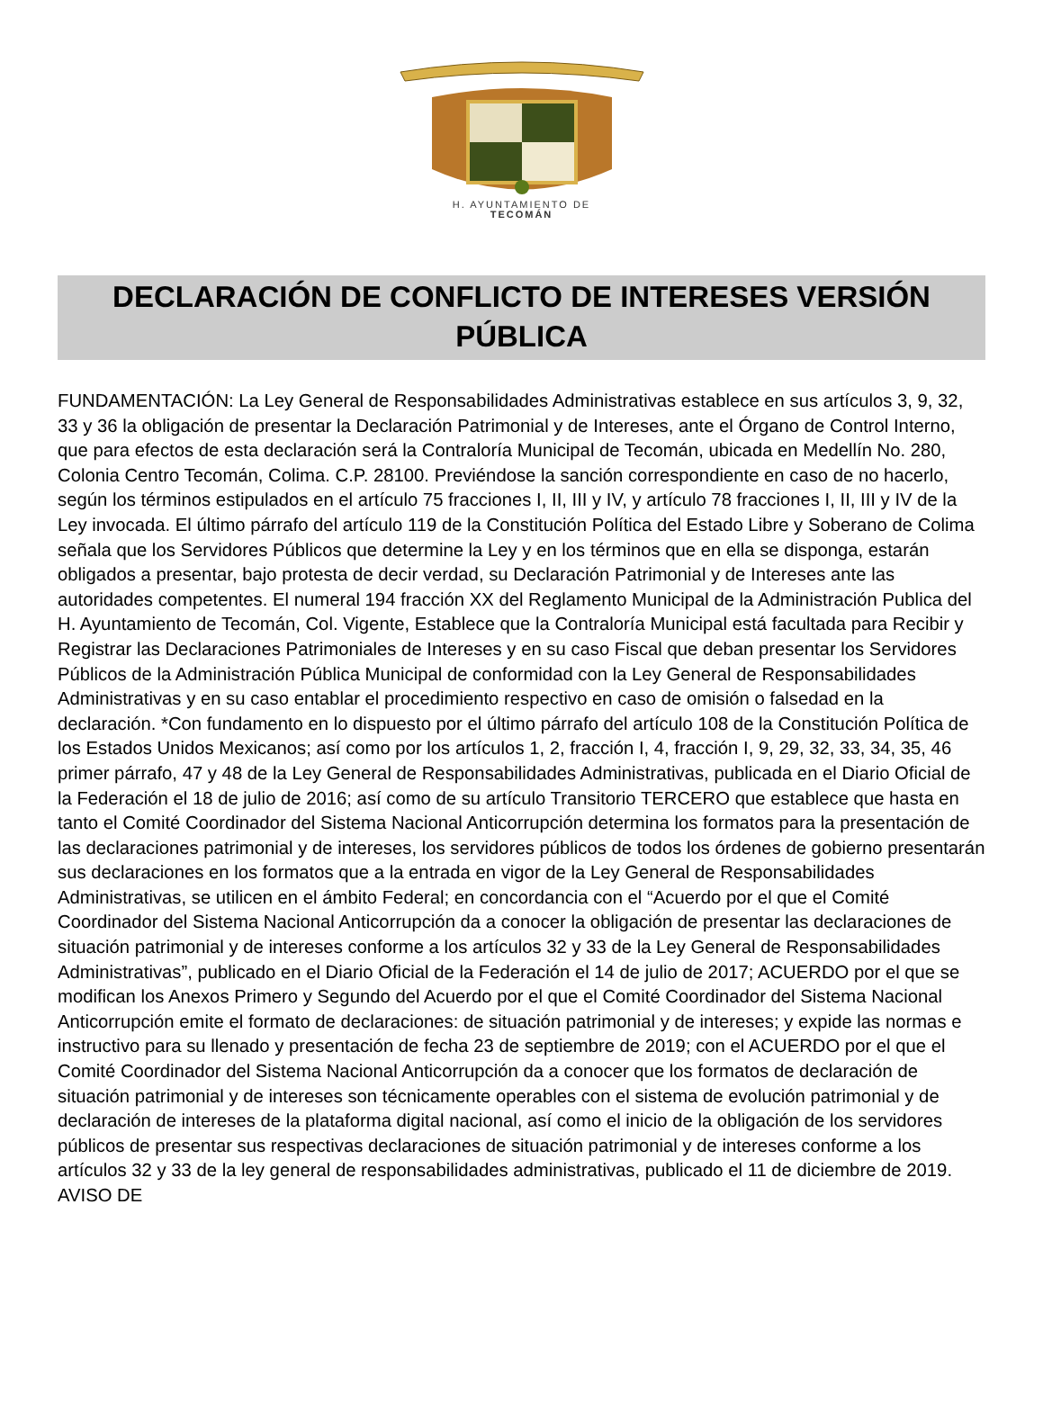H. AYUNTAMIENTO DE
TECOMÁN
DECLARACIÓN DE CONFLICTO DE INTERESES VERSIÓN PÚBLICA
FUNDAMENTACIÓN: La Ley General de Responsabilidades Administrativas establece en sus artículos 3, 9, 32, 33 y 36 la obligación de presentar la Declaración Patrimonial y de Intereses, ante el Órgano de Control Interno, que para efectos de esta declaración será la Contraloría Municipal de Tecomán, ubicada en Medellín No. 280, Colonia Centro Tecomán, Colima. C.P. 28100. Previéndose la sanción correspondiente en caso de no hacerlo, según los términos estipulados en el artículo 75 fracciones I, II, III y IV, y artículo 78 fracciones I, II, III y IV de la Ley invocada. El último párrafo del artículo 119 de la Constitución Política del Estado Libre y Soberano de Colima señala que los Servidores Públicos que determine la Ley y en los términos que en ella se disponga, estarán obligados a presentar, bajo protesta de decir verdad, su Declaración Patrimonial y de Intereses ante las autoridades competentes. El numeral 194 fracción XX del Reglamento Municipal de la Administración Publica del H. Ayuntamiento de Tecomán, Col. Vigente, Establece que la Contraloría Municipal está facultada para Recibir y Registrar las Declaraciones Patrimoniales de Intereses y en su caso Fiscal que deban presentar los Servidores Públicos de la Administración Pública Municipal de conformidad con la Ley General de Responsabilidades Administrativas y en su caso entablar el procedimiento respectivo en caso de omisión o falsedad en la declaración. *Con fundamento en lo dispuesto por el último párrafo del artículo 108 de la Constitución Política de los Estados Unidos Mexicanos; así como por los artículos 1, 2, fracción I, 4, fracción I, 9, 29, 32, 33, 34, 35, 46 primer párrafo, 47 y 48 de la Ley General de Responsabilidades Administrativas, publicada en el Diario Oficial de la Federación el 18 de julio de 2016; así como de su artículo Transitorio TERCERO que establece que hasta en tanto el Comité Coordinador del Sistema Nacional Anticorrupción determina los formatos para la presentación de las declaraciones patrimonial y de intereses, los servidores públicos de todos los órdenes de gobierno presentarán sus declaraciones en los formatos que a la entrada en vigor de la Ley General de Responsabilidades Administrativas, se utilicen en el ámbito Federal; en concordancia con el “Acuerdo por el que el Comité Coordinador del Sistema Nacional Anticorrupción da a conocer la obligación de presentar las declaraciones de situación patrimonial y de intereses conforme a los artículos 32 y 33 de la Ley General de Responsabilidades Administrativas”, publicado en el Diario Oficial de la Federación el 14 de julio de 2017; ACUERDO por el que se modifican los Anexos Primero y Segundo del Acuerdo por el que el Comité Coordinador del Sistema Nacional Anticorrupción emite el formato de declaraciones: de situación patrimonial y de intereses; y expide las normas e instructivo para su llenado y presentación de fecha 23 de septiembre de 2019; con el ACUERDO por el que el Comité Coordinador del Sistema Nacional Anticorrupción da a conocer que los formatos de declaración de situación patrimonial y de intereses son técnicamente operables con el sistema de evolución patrimonial y de declaración de intereses de la plataforma digital nacional, así como el inicio de la obligación de los servidores públicos de presentar sus respectivas declaraciones de situación patrimonial y de intereses conforme a los artículos 32 y 33 de la ley general de responsabilidades administrativas, publicado el 11 de diciembre de 2019. AVISO DE